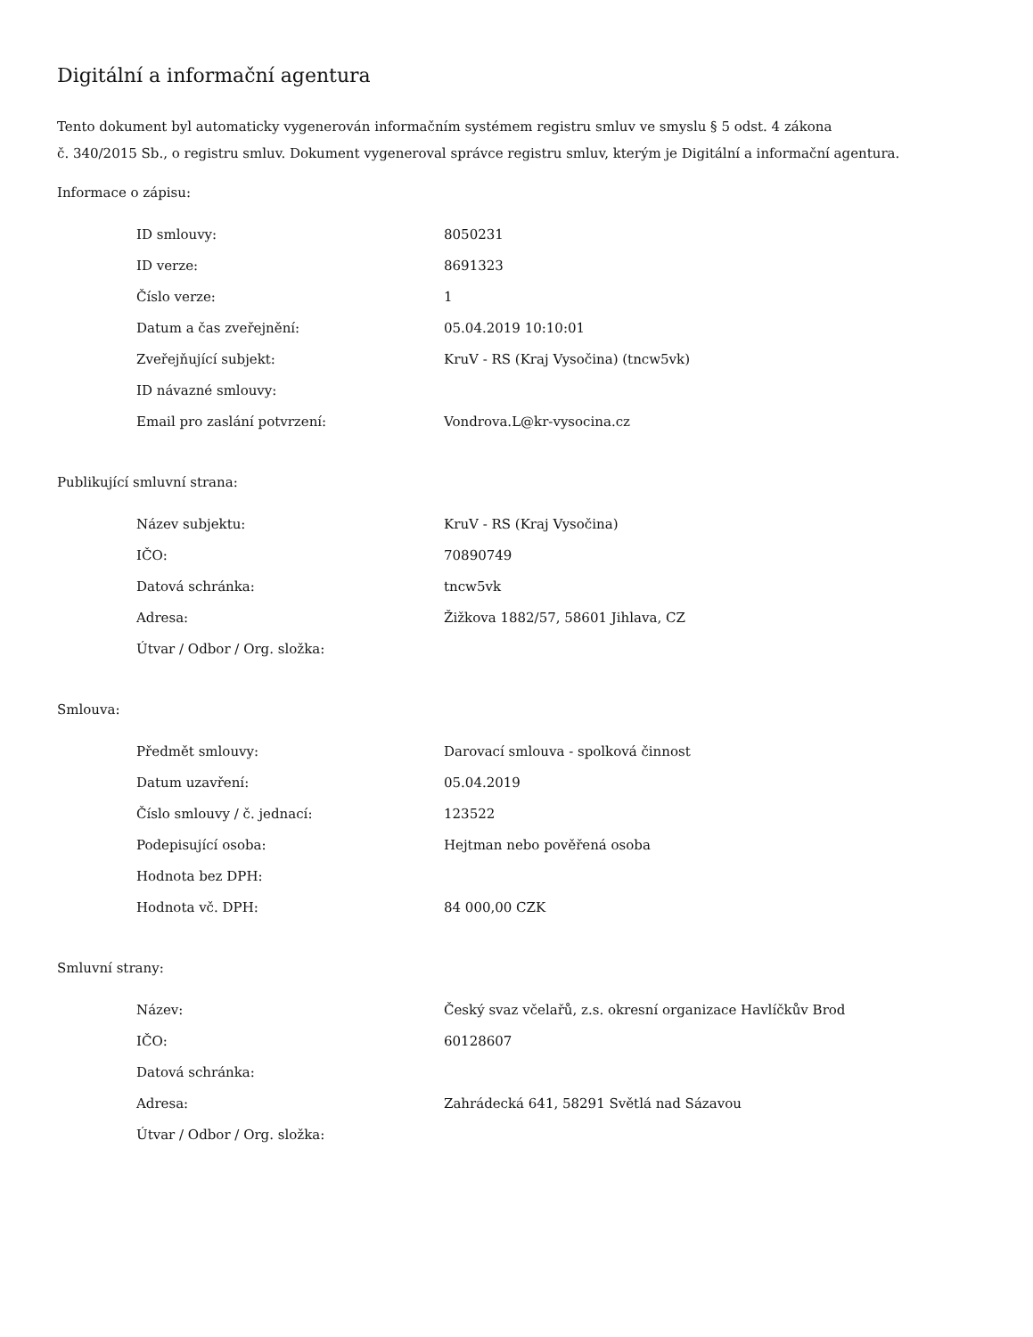Digitální a informační agentura
Tento dokument byl automaticky vygenerován informačním systémem registru smluv ve smyslu § 5 odst. 4 zákona
č. 340/2015 Sb., o registru smluv. Dokument vygeneroval správce registru smluv, kterým je Digitální a informační agentura.
Informace o zápisu:
| ID smlouvy: | 8050231 |
| ID verze: | 8691323 |
| Číslo verze: | 1 |
| Datum a čas zveřejnění: | 05.04.2019 10:10:01 |
| Zveřejňující subjekt: | KruV - RS (Kraj Vysočina) (tncw5vk) |
| ID návazné smlouvy: | |
| Email pro zaslání potvrzení: | Vondrova.L@kr-vysocina.cz |
Publikující smluvní strana:
| Název subjektu: | KruV - RS (Kraj Vysočina) |
| IČO: | 70890749 |
| Datová schránka: | tncw5vk |
| Adresa: | Žižkova 1882/57, 58601 Jihlava, CZ |
| Útvar / Odbor / Org. složka: | |
Smlouva:
| Předmět smlouvy: | Darovací smlouva - spolková činnost |
| Datum uzavření: | 05.04.2019 |
| Číslo smlouvy / č. jednací: | 123522 |
| Podepisující osoba: | Hejtman nebo pověřená osoba |
| Hodnota bez DPH: | |
| Hodnota vč. DPH: | 84 000,00 CZK |
Smluvní strany:
| Název: | Český svaz včelařů, z.s. okresní organizace Havlíčkův Brod |
| IČO: | 60128607 |
| Datová schránka: | |
| Adresa: | Zahrádecká 641, 58291 Světlá nad Sázavou |
| Útvar / Odbor / Org. složka: | |